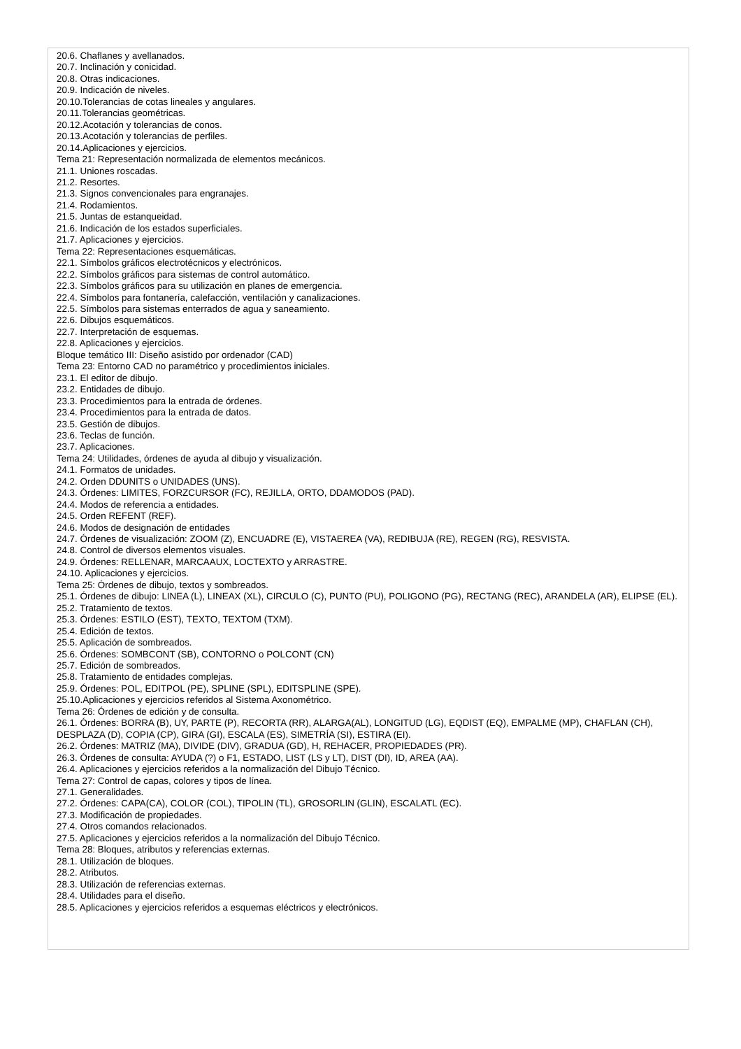20.6. Chaflanes y avellanados.
20.7. Inclinación y conicidad.
20.8. Otras indicaciones.
20.9. Indicación de niveles.
20.10.Tolerancias de cotas lineales y angulares.
20.11.Tolerancias geométricas.
20.12.Acotación y tolerancias de conos.
20.13.Acotación y tolerancias de perfiles.
20.14.Aplicaciones y ejercicios.
Tema 21: Representación normalizada de elementos mecánicos.
21.1. Uniones roscadas.
21.2. Resortes.
21.3. Signos convencionales para engranajes.
21.4. Rodamientos.
21.5. Juntas de estanqueidad.
21.6. Indicación de los estados superficiales.
21.7. Aplicaciones y ejercicios.
Tema 22: Representaciones esquemáticas.
22.1. Símbolos gráficos electrotécnicos y electrónicos.
22.2. Símbolos gráficos para sistemas de control automático.
22.3. Símbolos gráficos para su utilización en planes de emergencia.
22.4. Símbolos para fontanería, calefacción, ventilación y canalizaciones.
22.5. Símbolos para sistemas enterrados de agua y saneamiento.
22.6. Dibujos esquemáticos.
22.7. Interpretación de esquemas.
22.8. Aplicaciones y ejercicios.
Bloque temático III: Diseño asistido por ordenador (CAD)
Tema 23: Entorno CAD no paramétrico y procedimientos iniciales.
23.1. El editor de dibujo.
23.2. Entidades de dibujo.
23.3. Procedimientos para la entrada de órdenes.
23.4. Procedimientos para la entrada de datos.
23.5. Gestión de dibujos.
23.6. Teclas de función.
23.7. Aplicaciones.
Tema 24: Utilidades, órdenes de ayuda al dibujo y visualización.
24.1. Formatos de unidades.
24.2. Orden DDUNITS o UNIDADES (UNS).
24.3. Órdenes: LIMITES, FORZCURSOR (FC), REJILLA, ORTO, DDAMODOS (PAD).
24.4. Modos de referencia a entidades.
24.5. Orden REFENT (REF).
24.6. Modos de designación de entidades
24.7. Órdenes de visualización: ZOOM (Z), ENCUADRE (E), VISTAEREA (VA), REDIBUJA (RE), REGEN (RG), RESVISTA.
24.8. Control de diversos elementos visuales.
24.9. Órdenes: RELLENAR, MARCAAUX, LOCTEXTO y ARRASTRE.
24.10. Aplicaciones y ejercicios.
Tema 25: Órdenes de dibujo, textos y sombreados.
25.1. Órdenes de dibujo: LINEA (L), LINEAX (XL), CIRCULO (C), PUNTO (PU), POLIGONO (PG), RECTANG (REC), ARANDELA (AR), ELIPSE (EL).
25.2. Tratamiento de textos.
25.3. Órdenes: ESTILO (EST), TEXTO, TEXTOM (TXM).
25.4. Edición de textos.
25.5. Aplicación de sombreados.
25.6. Órdenes: SOMBCONT (SB), CONTORNO o POLCONT (CN)
25.7. Edición de sombreados.
25.8. Tratamiento de entidades complejas.
25.9. Órdenes: POL, EDITPOL (PE), SPLINE (SPL), EDITSPLINE (SPE).
25.10.Aplicaciones y ejercicios referidos al Sistema Axonométrico.
Tema 26: Órdenes de edición y de consulta.
26.1. Órdenes: BORRA (B), UY, PARTE (P), RECORTA (RR), ALARGA(AL), LONGITUD (LG), EQDIST (EQ), EMPALME (MP), CHAFLAN (CH), DESPLAZA (D), COPIA (CP), GIRA (GI), ESCALA (ES), SIMETRÍA (SI), ESTIRA (EI).
26.2. Órdenes: MATRIZ (MA), DIVIDE (DIV), GRADUA (GD), H, REHACER, PROPIEDADES (PR).
26.3. Órdenes de consulta: AYUDA (?) o F1, ESTADO, LIST (LS y LT), DIST (DI), ID, AREA (AA).
26.4. Aplicaciones y ejercicios referidos a la normalización del Dibujo Técnico.
Tema 27: Control de capas, colores y tipos de línea.
27.1. Generalidades.
27.2. Órdenes: CAPA(CA), COLOR (COL), TIPOLIN (TL), GROSORLIN (GLIN), ESCALATL (EC).
27.3. Modificación de propiedades.
27.4. Otros comandos relacionados.
27.5. Aplicaciones y ejercicios referidos a la normalización del Dibujo Técnico.
Tema 28: Bloques, atributos y referencias externas.
28.1. Utilización de bloques.
28.2. Atributos.
28.3. Utilización de referencias externas.
28.4. Utilidades para el diseño.
28.5. Aplicaciones y ejercicios referidos a esquemas eléctricos y electrónicos.